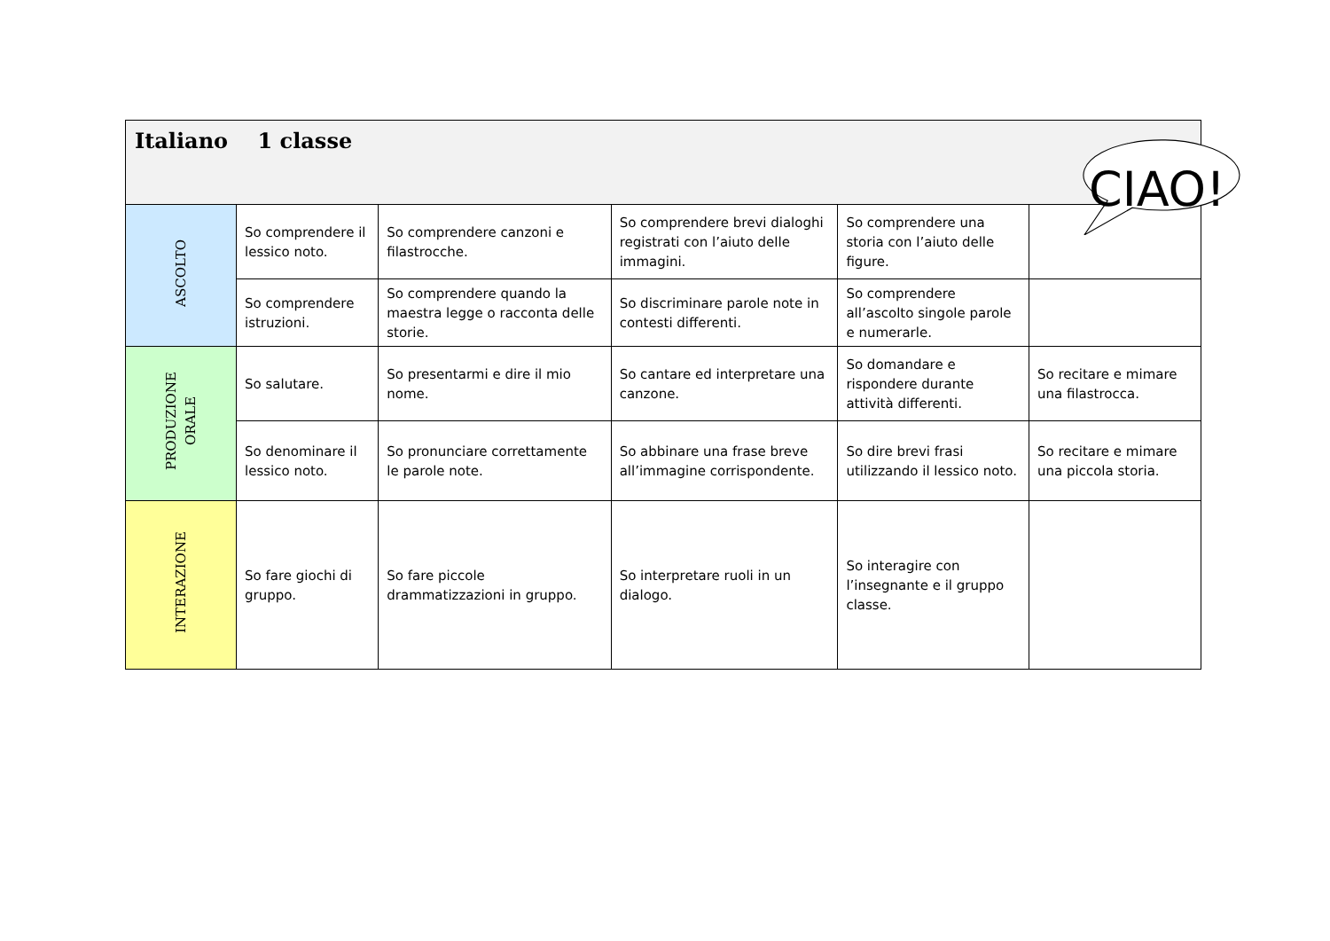| Italiano 1 classe | | | | | |
| ASCOLTO | So comprendere il lessico noto. | So comprendere canzoni e filastrocche. | So comprendere brevi dialoghi registrati con l’aiuto delle immagini. | So comprendere una storia con l’aiuto delle figure. | |
| | So comprendere istruzioni. | So comprendere quando la maestra legge o racconta delle storie. | So discriminare parole note in contesti differenti. | So comprendere all’ascolto singole parole e numerarle. | |
| PRODUZIONE ORALE | So salutare. | So presentarmi e dire il mio nome. | So cantare ed interpretare una canzone. | So domandare e rispondere durante attività differenti. | So recitare e mimare una filastrocca. |
| | So denominare il lessico noto. | So pronunciare correttamente le parole note. | So abbinare una frase breve all’immagine corrispondente. | So dire brevi frasi utilizzando il lessico noto. | So recitare e mimare una piccola storia. |
| INTERAZIONE | So fare giochi di gruppo. | So fare piccole drammatizzazioni in gruppo. | So interpretare ruoli in un dialogo. | So interagire con l’insegnante e il gruppo classe. | |
CIAO!